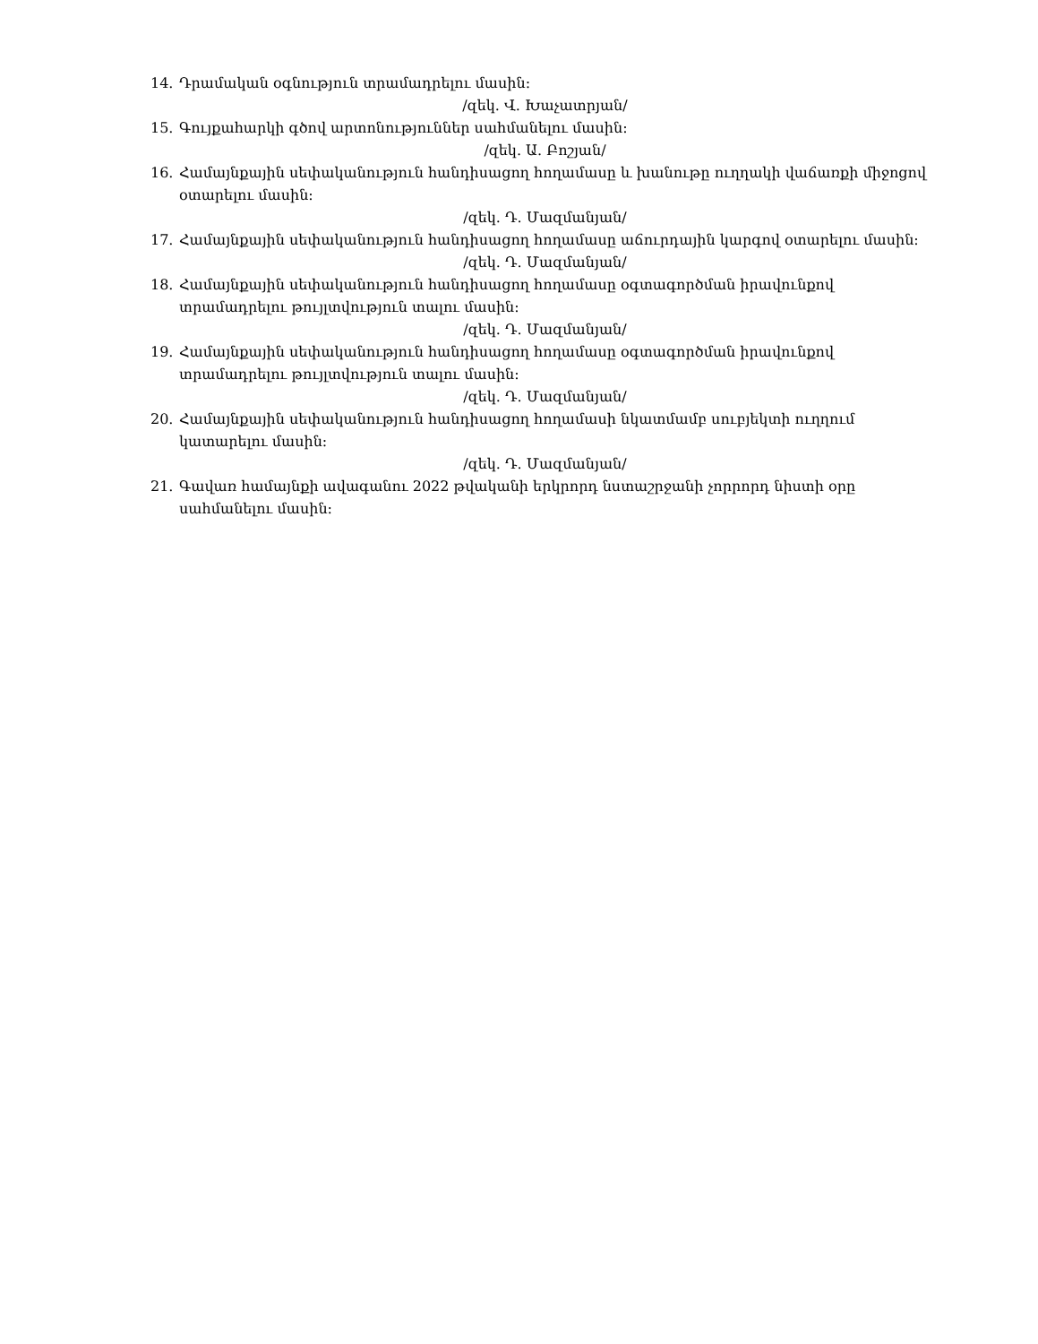14. Դրամական օգնություն տրամադրելու մասին:
/զեկ. Վ. Խաչատրյան/
15. Գույքահարկի գծով արտոնություններ սահմանելու մասին:
/զեկ. Ա. Բոշյան/
16. Համայնքային սեփականություն հանդիսացող հողամասը և խանութը ուղղակի վաճառքի միջոցով օտարելու մասին:
/զեկ. Դ. Մազմանյան/
17. Համայնքային սեփականություն հանդիսացող հողամասը աճուրդային կարգով օտարելու մասին:
/զեկ. Դ. Մազմանյան/
18. Համայնքային սեփականություն հանդիսացող հողամասը օգտագործման իրավունքով տրամադրելու թույլտվություն տալու մասին:
/զեկ. Դ. Մազմանյան/
19. Համայնքային սեփականություն հանդիսացող հողամասը օգտագործման իրավունքով տրամադրելու թույլտվություն տալու մասին:
/զեկ. Դ. Մազմանյան/
20. Համայնքային սեփականություն հանդիսացող հողամասի նկատմամբ սուբյեկտի ուղղում կատարելու մասին:
/զեկ. Դ. Մազմանյան/
21. Գավառ համայնքի ավագանու 2022 թվականի երկրորդ նստաշրջանի չորրորդ նիստի օրը սահմանելու մասին: